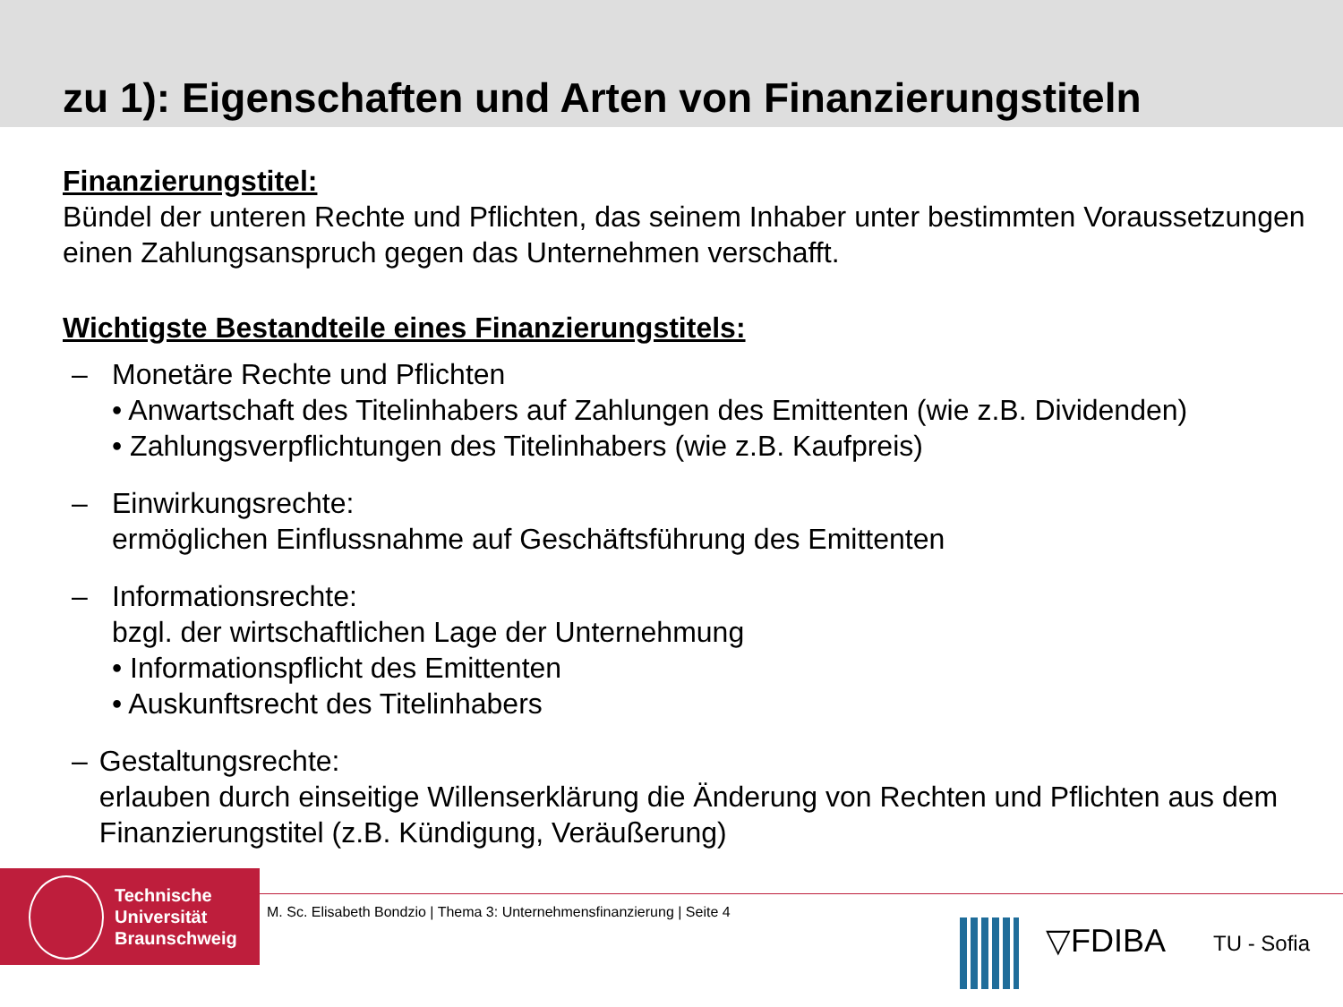zu 1): Eigenschaften und Arten von Finanzierungstiteln
Finanzierungstitel:
Bündel der unteren Rechte und Pflichten, das seinem Inhaber unter bestimmten Voraussetzungen einen Zahlungsanspruch gegen das Unternehmen verschafft.
Wichtigste Bestandteile eines Finanzierungstitels:
– Monetäre Rechte und Pflichten
• Anwartschaft des Titelinhabers auf Zahlungen des Emittenten (wie z.B. Dividenden)
• Zahlungsverpflichtungen des Titelinhabers (wie z.B. Kaufpreis)
– Einwirkungsrechte:
ermöglichen Einflussnahme auf Geschäftsführung des Emittenten
– Informationsrechte:
bzgl. der wirtschaftlichen Lage der Unternehmung
• Informationspflicht des Emittenten
• Auskunftsrecht des Titelinhabers
– Gestaltungsrechte:
erlauben durch einseitige Willenserklärung die Änderung von Rechten und Pflichten aus dem Finanzierungstitel (z.B. Kündigung, Veräußerung)
Technische
Universität
Braunschweig
M. Sc. Elisabeth Bondzio | Thema 3: Unternehmensfinanzierung | Seite 4
▽FDIBA TU - Sofia